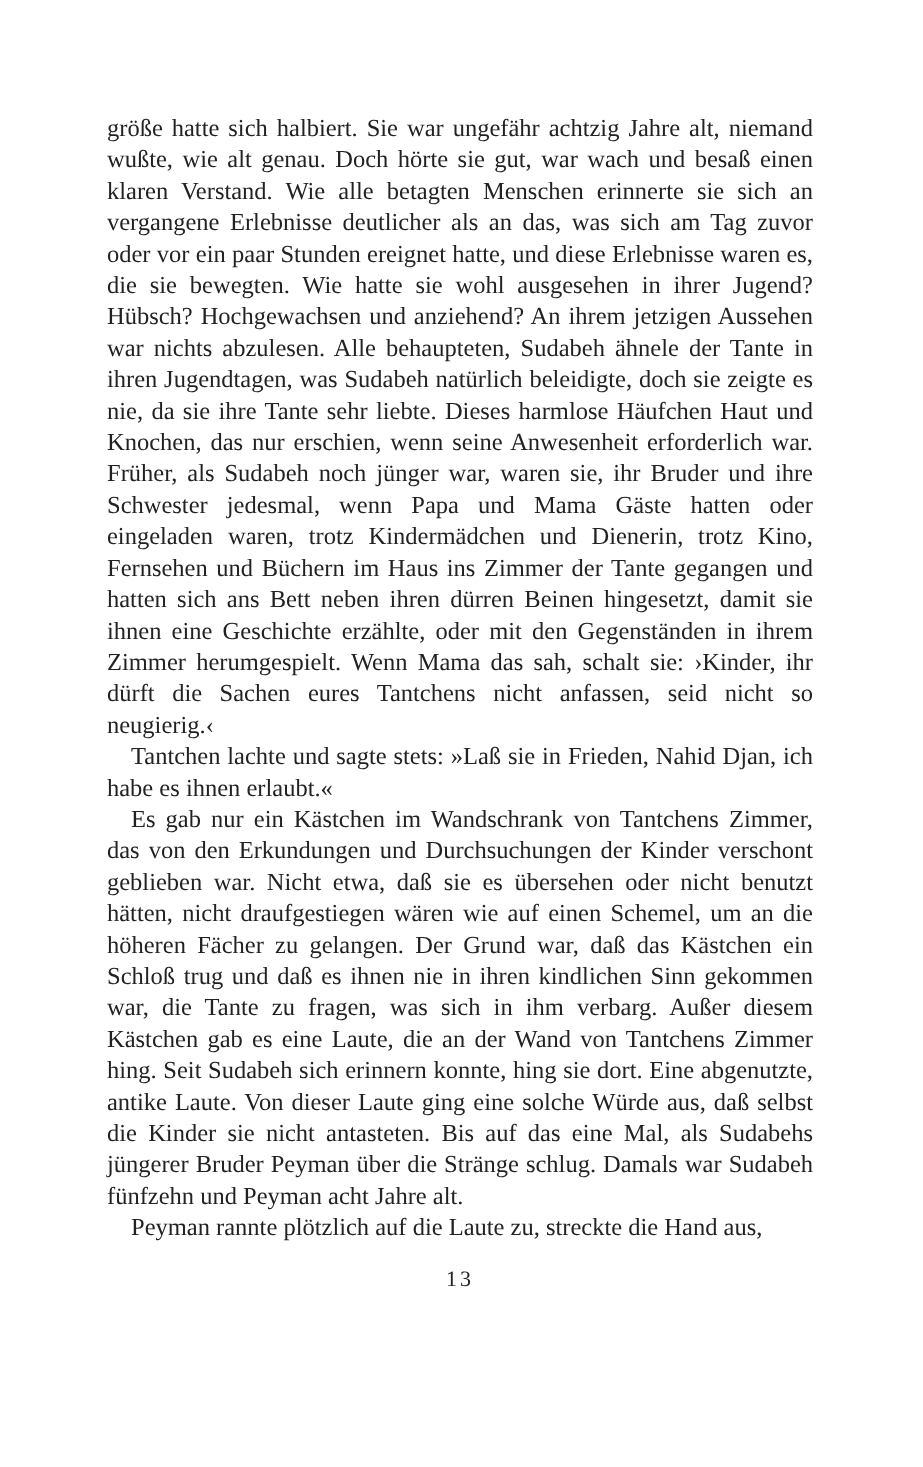größe hatte sich halbiert. Sie war ungefähr achtzig Jahre alt, niemand wußte, wie alt genau. Doch hörte sie gut, war wach und besaß einen klaren Verstand. Wie alle betagten Menschen erinnerte sie sich an vergangene Erlebnisse deutlicher als an das, was sich am Tag zuvor oder vor ein paar Stunden ereignet hatte, und diese Erlebnisse waren es, die sie bewegten. Wie hatte sie wohl ausgesehen in ihrer Jugend? Hübsch? Hochgewachsen und anziehend? An ihrem jetzigen Aussehen war nichts abzulesen. Alle behaupteten, Sudabeh ähnele der Tante in ihren Jugendtagen, was Sudabeh natürlich beleidigte, doch sie zeigte es nie, da sie ihre Tante sehr liebte. Dieses harmlose Häufchen Haut und Knochen, das nur erschien, wenn seine Anwesenheit erforderlich war. Früher, als Sudabeh noch jünger war, waren sie, ihr Bruder und ihre Schwester jedesmal, wenn Papa und Mama Gäste hatten oder eingeladen waren, trotz Kindermädchen und Dienerin, trotz Kino, Fernsehen und Büchern im Haus ins Zimmer der Tante gegangen und hatten sich ans Bett neben ihren dürren Beinen hingesetzt, damit sie ihnen eine Geschichte erzählte, oder mit den Gegenständen in ihrem Zimmer herumgespielt. Wenn Mama das sah, schalt sie: ›Kinder, ihr dürft die Sachen eures Tantchens nicht anfassen, seid nicht so neugierig.‹
Tantchen lachte und sagte stets: »Laß sie in Frieden, Nahid Djan, ich habe es ihnen erlaubt.«
Es gab nur ein Kästchen im Wandschrank von Tantchens Zimmer, das von den Erkundungen und Durchsuchungen der Kinder verschont geblieben war. Nicht etwa, daß sie es übersehen oder nicht benutzt hätten, nicht draufgestiegen wären wie auf einen Schemel, um an die höheren Fächer zu gelangen. Der Grund war, daß das Kästchen ein Schloß trug und daß es ihnen nie in ihren kindlichen Sinn gekommen war, die Tante zu fragen, was sich in ihm verbarg. Außer diesem Kästchen gab es eine Laute, die an der Wand von Tantchens Zimmer hing. Seit Sudabeh sich erinnern konnte, hing sie dort. Eine abgenutzte, antike Laute. Von dieser Laute ging eine solche Würde aus, daß selbst die Kinder sie nicht antasteten. Bis auf das eine Mal, als Sudabehs jüngerer Bruder Peyman über die Stränge schlug. Damals war Sudabeh fünfzehn und Peyman acht Jahre alt.
Peyman rannte plötzlich auf die Laute zu, streckte die Hand aus,
13